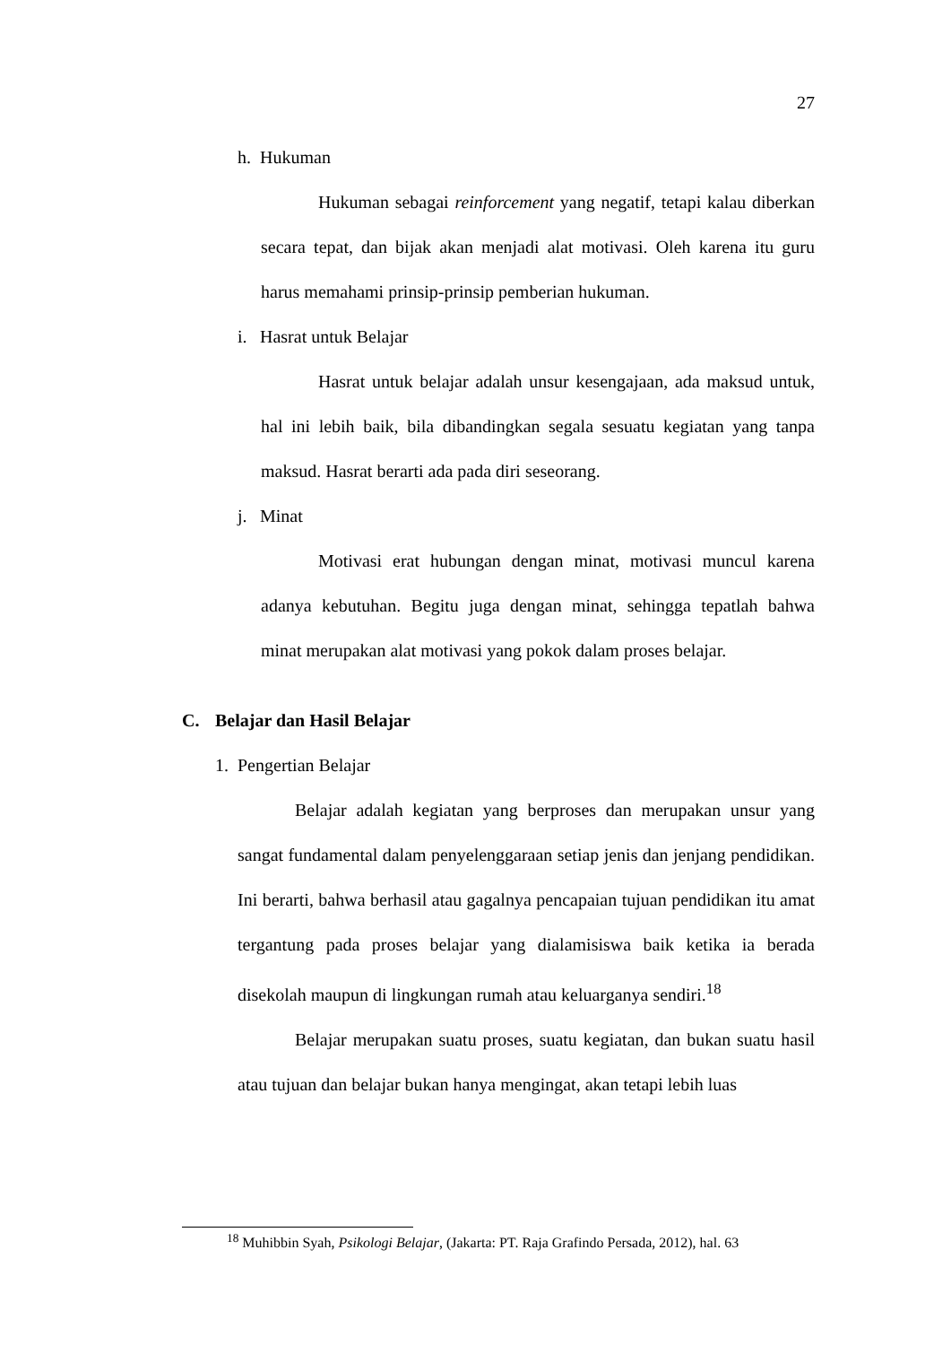27
h. Hukuman
Hukuman sebagai reinforcement yang negatif, tetapi kalau diberkan secara tepat, dan bijak akan menjadi alat motivasi. Oleh karena itu guru harus memahami prinsip-prinsip pemberian hukuman.
i. Hasrat untuk Belajar
Hasrat untuk belajar adalah unsur kesengajaan, ada maksud untuk, hal ini lebih baik, bila dibandingkan segala sesuatu kegiatan yang tanpa maksud. Hasrat berarti ada pada diri seseorang.
j. Minat
Motivasi erat hubungan dengan minat, motivasi muncul karena adanya kebutuhan. Begitu juga dengan minat, sehingga tepatlah bahwa minat merupakan alat motivasi yang pokok dalam proses belajar.
C. Belajar dan Hasil Belajar
1. Pengertian Belajar
Belajar adalah kegiatan yang berproses dan merupakan unsur yang sangat fundamental dalam penyelenggaraan setiap jenis dan jenjang pendidikan. Ini berarti, bahwa berhasil atau gagalnya pencapaian tujuan pendidikan itu amat tergantung pada proses belajar yang dialamisiswa baik ketika ia berada disekolah maupun di lingkungan rumah atau keluarganya sendiri.<sup>18</sup>
Belajar merupakan suatu proses, suatu kegiatan, dan bukan suatu hasil atau tujuan dan belajar bukan hanya mengingat, akan tetapi lebih luas
<sup>18</sup> Muhibbin Syah, Psikologi Belajar, (Jakarta: PT. Raja Grafindo Persada, 2012), hal. 63